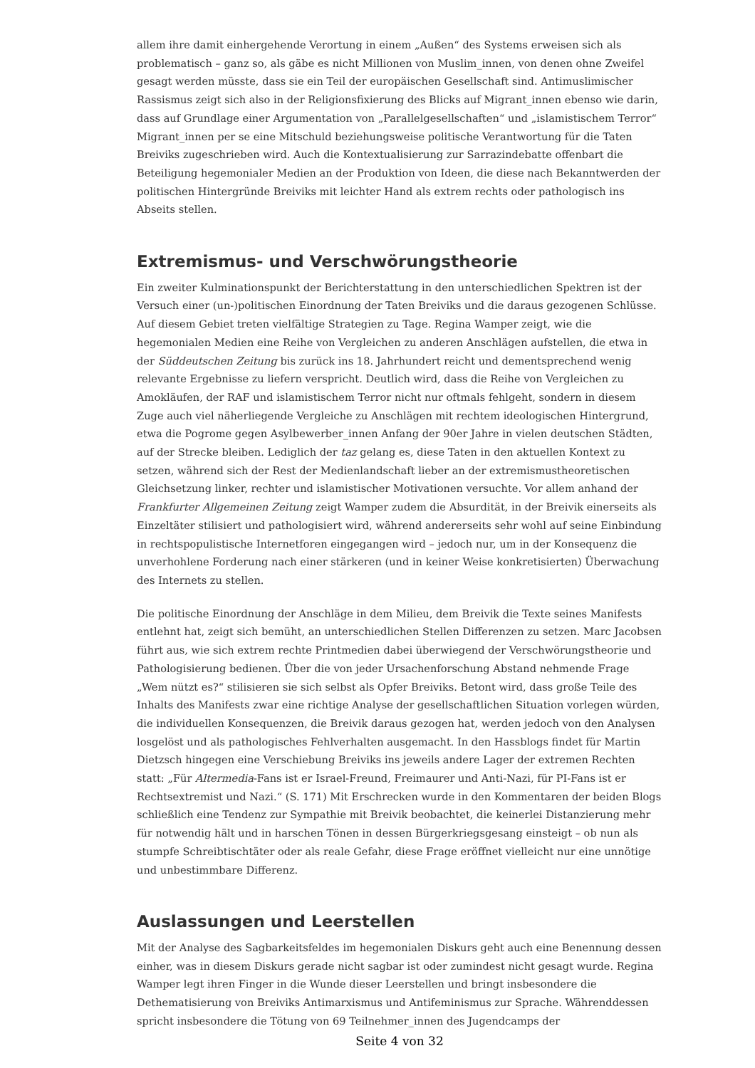allem ihre damit einhergehende Verortung in einem „Außen“ des Systems erweisen sich als problematisch – ganz so, als gäbe es nicht Millionen von Muslim_innen, von denen ohne Zweifel gesagt werden müsste, dass sie ein Teil der europäischen Gesellschaft sind. Antimuslimischer Rassismus zeigt sich also in der Religionsfixierung des Blicks auf Migrant_innen ebenso wie darin, dass auf Grundlage einer Argumentation von „Parallelgesellschaften“ und „islamistischem Terror“ Migrant_innen per se eine Mitschuld beziehungsweise politische Verantwortung für die Taten Breiviks zugeschrieben wird. Auch die Kontextualisierung zur Sarrazindebatte offenbart die Beteiligung hegemonialer Medien an der Produktion von Ideen, die diese nach Bekanntwerden der politischen Hintergründe Breiviks mit leichter Hand als extrem rechts oder pathologisch ins Abseits stellen.
Extremismus- und Verschwörungstheorie
Ein zweiter Kulminationspunkt der Berichterstattung in den unterschiedlichen Spektren ist der Versuch einer (un-)politischen Einordnung der Taten Breiviks und die daraus gezogenen Schlüsse. Auf diesem Gebiet treten vielfältige Strategien zu Tage. Regina Wamper zeigt, wie die hegemonialen Medien eine Reihe von Vergleichen zu anderen Anschlägen aufstellen, die etwa in der Süddeutschen Zeitung bis zurück ins 18. Jahrhundert reicht und dementsprechend wenig relevante Ergebnisse zu liefern verspricht. Deutlich wird, dass die Reihe von Vergleichen zu Amokläufen, der RAF und islamistischem Terror nicht nur oftmals fehlgeht, sondern in diesem Zuge auch viel näherliegende Vergleiche zu Anschlägen mit rechtem ideologischen Hintergrund, etwa die Pogrome gegen Asylbewerber_innen Anfang der 90er Jahre in vielen deutschen Städten, auf der Strecke bleiben. Lediglich der taz gelang es, diese Taten in den aktuellen Kontext zu setzen, während sich der Rest der Medienlandschaft lieber an der extremismustheoretischen Gleichsetzung linker, rechter und islamistischer Motivationen versuchte. Vor allem anhand der Frankfurter Allgemeinen Zeitung zeigt Wamper zudem die Absurdität, in der Breivik einerseits als Einzeltäter stilisiert und pathologisiert wird, während andererseits sehr wohl auf seine Einbindung in rechtspopulistische Internetforen eingegangen wird – jedoch nur, um in der Konsequenz die unverhohlene Forderung nach einer stärkeren (und in keiner Weise konkretisierten) Überwachung des Internets zu stellen.
Die politische Einordnung der Anschläge in dem Milieu, dem Breivik die Texte seines Manifests entlehnt hat, zeigt sich bemüht, an unterschiedlichen Stellen Differenzen zu setzen. Marc Jacobsen führt aus, wie sich extrem rechte Printmedien dabei überwiegend der Verschwörungstheorie und Pathologisierung bedienen. Über die von jeder Ursachenforschung Abstand nehmende Frage „Wem nützt es?“ stilisieren sie sich selbst als Opfer Breiviks. Betont wird, dass große Teile des Inhalts des Manifests zwar eine richtige Analyse der gesellschaftlichen Situation vorlegen würden, die individuellen Konsequenzen, die Breivik daraus gezogen hat, werden jedoch von den Analysen losgelöst und als pathologisches Fehlverhalten ausgemacht. In den Hassblogs findet für Martin Dietzsch hingegen eine Verschiebung Breiviks ins jeweils andere Lager der extremen Rechten statt: „Für Altermedia-Fans ist er Israel-Freund, Freimaurer und Anti-Nazi, für PI-Fans ist er Rechtsextremist und Nazi.“ (S. 171) Mit Erschrecken wurde in den Kommentaren der beiden Blogs schließlich eine Tendenz zur Sympathie mit Breivik beobachtet, die keinerlei Distanzierung mehr für notwendig hält und in harschen Tönen in dessen Bürgerkriegsgesang einsteigt – ob nun als stumpfe Schreibtischtäter oder als reale Gefahr, diese Frage eröffnet vielleicht nur eine unnötige und unbestimmbare Differenz.
Auslassungen und Leerstellen
Mit der Analyse des Sagbarkeitsfeldes im hegemonialen Diskurs geht auch eine Benennung dessen einher, was in diesem Diskurs gerade nicht sagbar ist oder zumindest nicht gesagt wurde. Regina Wamper legt ihren Finger in die Wunde dieser Leerstellen und bringt insbesondere die Dethematisierung von Breiviks Antimarxismus und Antifeminismus zur Sprache. Währenddessen spricht insbesondere die Tötung von 69 Teilnehmer_innen des Jugendcamps der
Seite 4 von 32